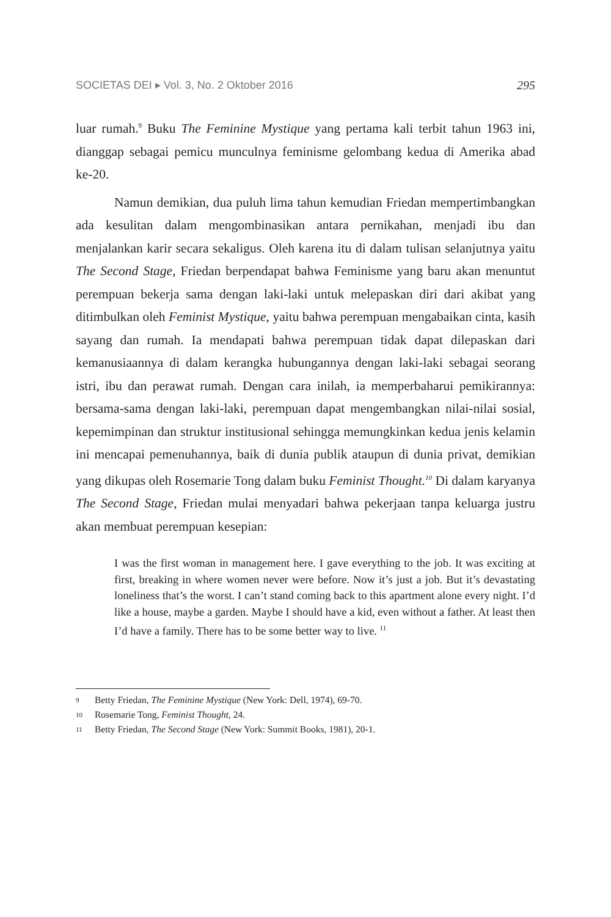SOCIETAS DEI ▸ Vol. 3, No. 2 Oktober 2016 295
luar rumah.<sup>9</sup> Buku The Feminine Mystique yang pertama kali terbit tahun 1963 ini, dianggap sebagai pemicu munculnya feminisme gelombang kedua di Amerika abad ke-20.
Namun demikian, dua puluh lima tahun kemudian Friedan mempertimbangkan ada kesulitan dalam mengombinasikan antara pernikahan, menjadi ibu dan menjalankan karir secara sekaligus. Oleh karena itu di dalam tulisan selanjutnya yaitu The Second Stage, Friedan berpendapat bahwa Feminisme yang baru akan menuntut perempuan bekerja sama dengan laki-laki untuk melepaskan diri dari akibat yang ditimbulkan oleh Feminist Mystique, yaitu bahwa perempuan mengabaikan cinta, kasih sayang dan rumah. Ia mendapati bahwa perempuan tidak dapat dilepaskan dari kemanusiaannya di dalam kerangka hubungannya dengan laki-laki sebagai seorang istri, ibu dan perawat rumah. Dengan cara inilah, ia memperbaharui pemikirannya: bersama-sama dengan laki-laki, perempuan dapat mengembangkan nilai-nilai sosial, kepemimpinan dan struktur institusional sehingga memungkinkan kedua jenis kelamin ini mencapai pemenuhannya, baik di dunia publik ataupun di dunia privat, demikian yang dikupas oleh Rosemarie Tong dalam buku Feminist Thought.<sup>10</sup> Di dalam karyanya The Second Stage, Friedan mulai menyadari bahwa pekerjaan tanpa keluarga justru akan membuat perempuan kesepian:
I was the first woman in management here. I gave everything to the job. It was exciting at first, breaking in where women never were before. Now it’s just a job. But it’s devastating loneliness that’s the worst. I can’t stand coming back to this apartment alone every night. I’d like a house, maybe a garden. Maybe I should have a kid, even without a father. At least then I’d have a family. There has to be some better way to live. <sup>11</sup>
9 Betty Friedan, The Feminine Mystique (New York: Dell, 1974), 69-70.
10 Rosemarie Tong, Feminist Thought, 24.
11 Betty Friedan, The Second Stage (New York: Summit Books, 1981), 20-1.